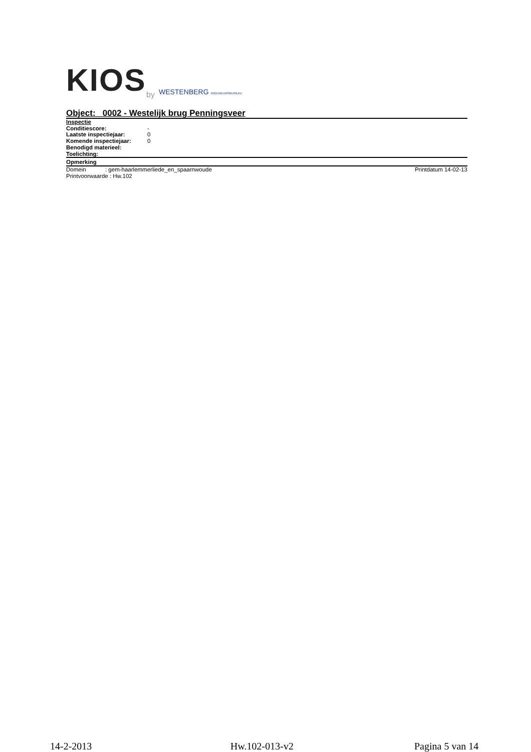KIOS
by WESTENBERG INGENIEURSBUREAU
Object: 0002 - Westelijk brug Penningsveer
Inspectie
Conditiescore: -
Laatste inspectiejaar: 0
Komende inspectiejaar: 0
Benodigd materieel:
Toelichting:
Opmerking
Domein : gem-haarlemmerliede_en_spaarnwoude Printdatum 14-02-13
Printvoorwaarde : Hw.102
14-2-2013 Hw.102-013-v2 Pagina 5 van 14